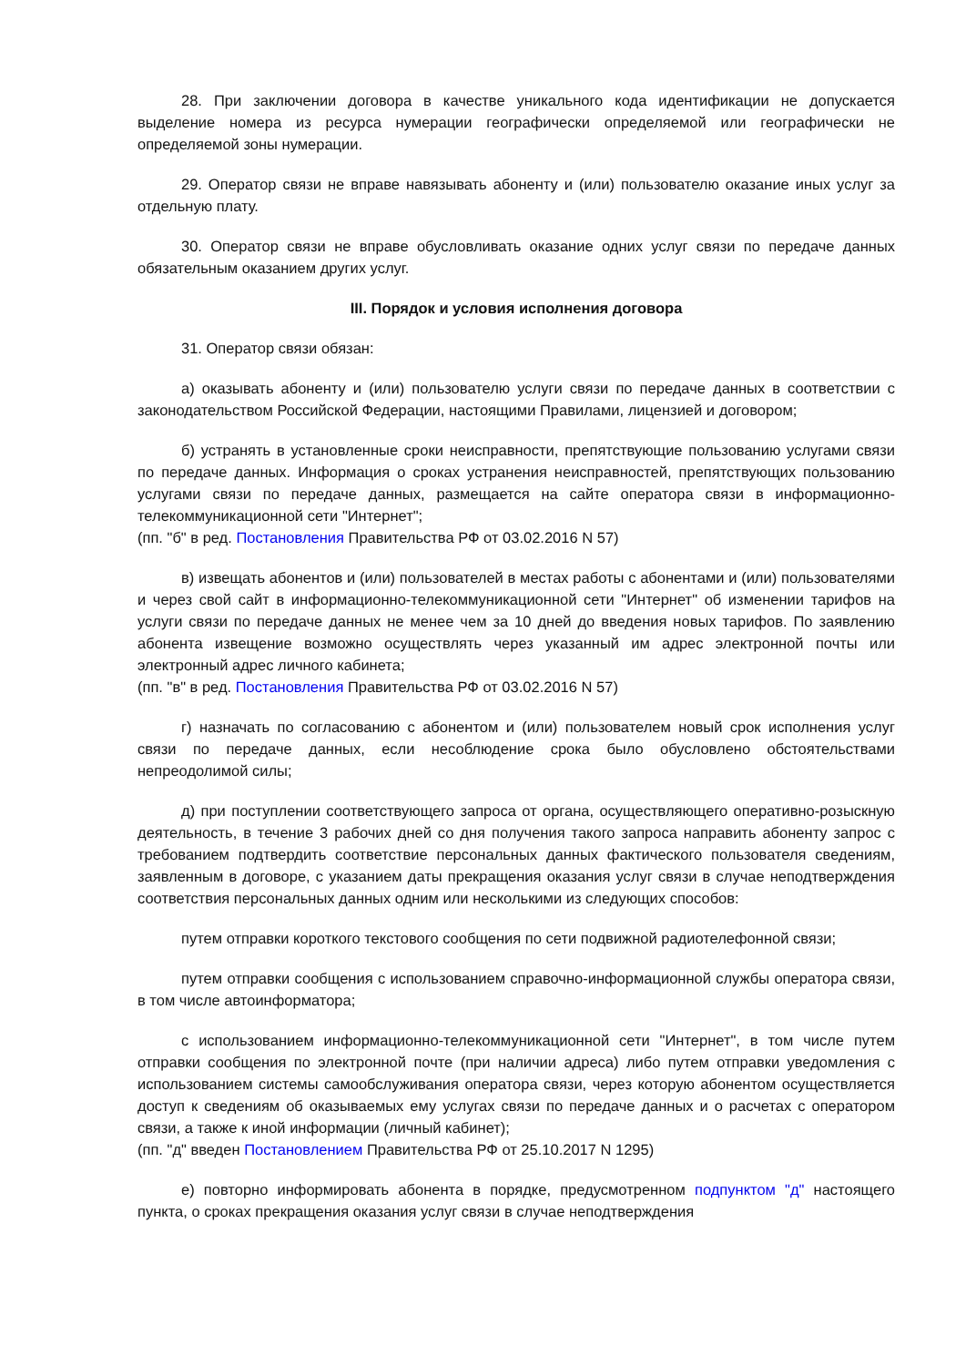28. При заключении договора в качестве уникального кода идентификации не допускается выделение номера из ресурса нумерации географически определяемой или географически не определяемой зоны нумерации.
29. Оператор связи не вправе навязывать абоненту и (или) пользователю оказание иных услуг за отдельную плату.
30. Оператор связи не вправе обусловливать оказание одних услуг связи по передаче данных обязательным оказанием других услуг.
III. Порядок и условия исполнения договора
31. Оператор связи обязан:
а) оказывать абоненту и (или) пользователю услуги связи по передаче данных в соответствии с законодательством Российской Федерации, настоящими Правилами, лицензией и договором;
б) устранять в установленные сроки неисправности, препятствующие пользованию услугами связи по передаче данных. Информация о сроках устранения неисправностей, препятствующих пользованию услугами связи по передаче данных, размещается на сайте оператора связи в информационно-телекоммуникационной сети "Интернет";
(пп. "б" в ред. Постановления Правительства РФ от 03.02.2016 N 57)
в) извещать абонентов и (или) пользователей в местах работы с абонентами и (или) пользователями и через свой сайт в информационно-телекоммуникационной сети "Интернет" об изменении тарифов на услуги связи по передаче данных не менее чем за 10 дней до введения новых тарифов. По заявлению абонента извещение возможно осуществлять через указанный им адрес электронной почты или электронный адрес личного кабинета;
(пп. "в" в ред. Постановления Правительства РФ от 03.02.2016 N 57)
г) назначать по согласованию с абонентом и (или) пользователем новый срок исполнения услуг связи по передаче данных, если несоблюдение срока было обусловлено обстоятельствами непреодолимой силы;
д) при поступлении соответствующего запроса от органа, осуществляющего оперативно-розыскную деятельность, в течение 3 рабочих дней со дня получения такого запроса направить абоненту запрос с требованием подтвердить соответствие персональных данных фактического пользователя сведениям, заявленным в договоре, с указанием даты прекращения оказания услуг связи в случае неподтверждения соответствия персональных данных одним или несколькими из следующих способов:
путем отправки короткого текстового сообщения по сети подвижной радиотелефонной связи;
путем отправки сообщения с использованием справочно-информационной службы оператора связи, в том числе автоинформатора;
с использованием информационно-телекоммуникационной сети "Интернет", в том числе путем отправки сообщения по электронной почте (при наличии адреса) либо путем отправки уведомления с использованием системы самообслуживания оператора связи, через которую абонентом осуществляется доступ к сведениям об оказываемых ему услугах связи по передаче данных и о расчетах с оператором связи, а также к иной информации (личный кабинет);
(пп. "д" введен Постановлением Правительства РФ от 25.10.2017 N 1295)
е) повторно информировать абонента в порядке, предусмотренном подпунктом "д" настоящего пункта, о сроках прекращения оказания услуг связи в случае неподтверждения